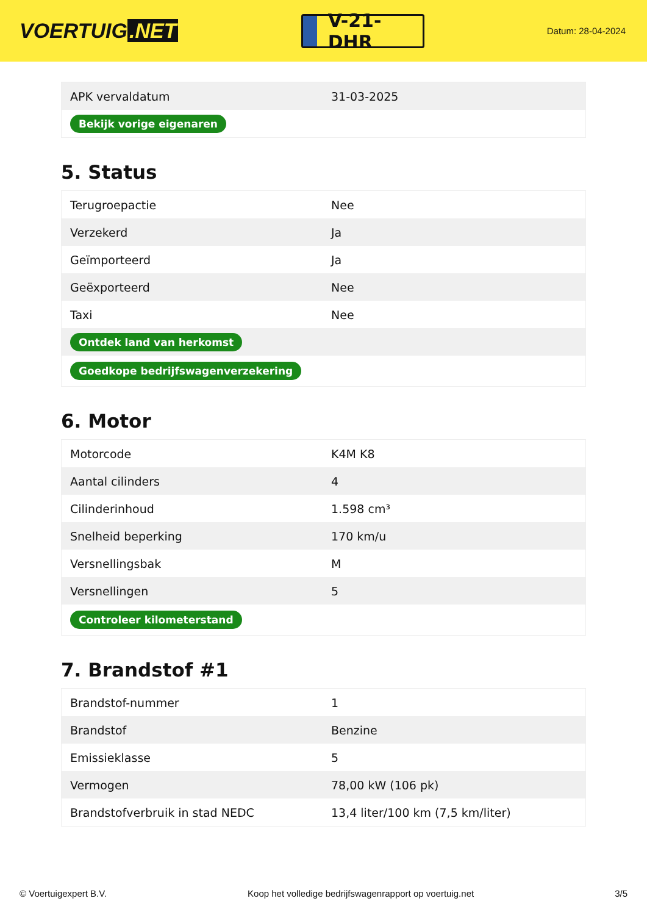VOERTUIG.NET
V-21-DHR
Datum: 28-04-2024
| APK vervaldatum | 31-03-2025 |
| Bekijk vorige eigenaren | |
5. Status
| Terugroepactie | Nee |
| Verzekerd | Ja |
| Geïmporteerd | Ja |
| Geëxporteerd | Nee |
| Taxi | Nee |
| Ontdek land van herkomst | |
| Goedkope bedrijfswagenverzekering | |
6. Motor
| Motorcode | K4M K8 |
| Aantal cilinders | 4 |
| Cilinderinhoud | 1.598 cm³ |
| Snelheid beperking | 170 km/u |
| Versnellingsbak | M |
| Versnellingen | 5 |
| Controleer kilometerstand | |
7. Brandstof #1
| Brandstof-nummer | 1 |
| Brandstof | Benzine |
| Emissieklasse | 5 |
| Vermogen | 78,00 kW (106 pk) |
| Brandstofverbruik in stad NEDC | 13,4 liter/100 km (7,5 km/liter) |
© Voertuigexpert B.V. Koop het volledige bedrijfswagenrapport op voertuig.net 3/5